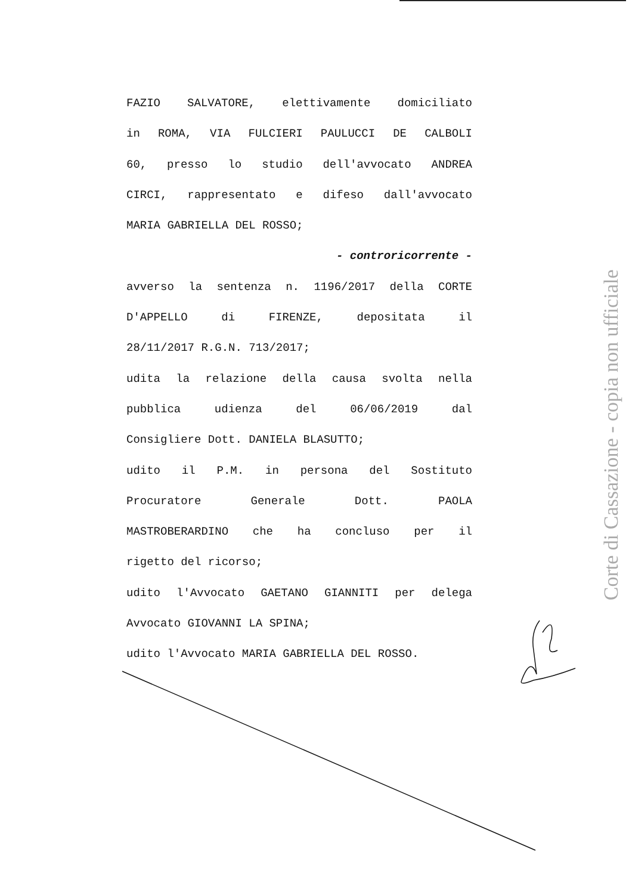FAZIO SALVATORE, elettivamente domiciliato
in ROMA, VIA FULCIERI PAULUCCI DE CALBOLI
60, presso lo studio dell'avvocato ANDREA
CIRCI, rappresentato e difeso dall'avvocato
MARIA GABRIELLA DEL ROSSO;
- controricorrente -
avverso la sentenza n. 1196/2017 della CORTE
D'APPELLO di FIRENZE, depositata il
28/11/2017 R.G.N. 713/2017;
udita la relazione della causa svolta nella
pubblica udienza del 06/06/2019 dal
Consigliere Dott. DANIELA BLASUTTO;
udito il P.M. in persona del Sostituto
Procuratore Generale Dott. PAOLA
MASTROBERARDINO che ha concluso per il
rigetto del ricorso;
udito l'Avvocato GAETANO GIANNITI per delega
Avvocato GIOVANNI LA SPINA;
udito l'Avvocato MARIA GABRIELLA DEL ROSSO.
Corte di Cassazione - copia non ufficiale